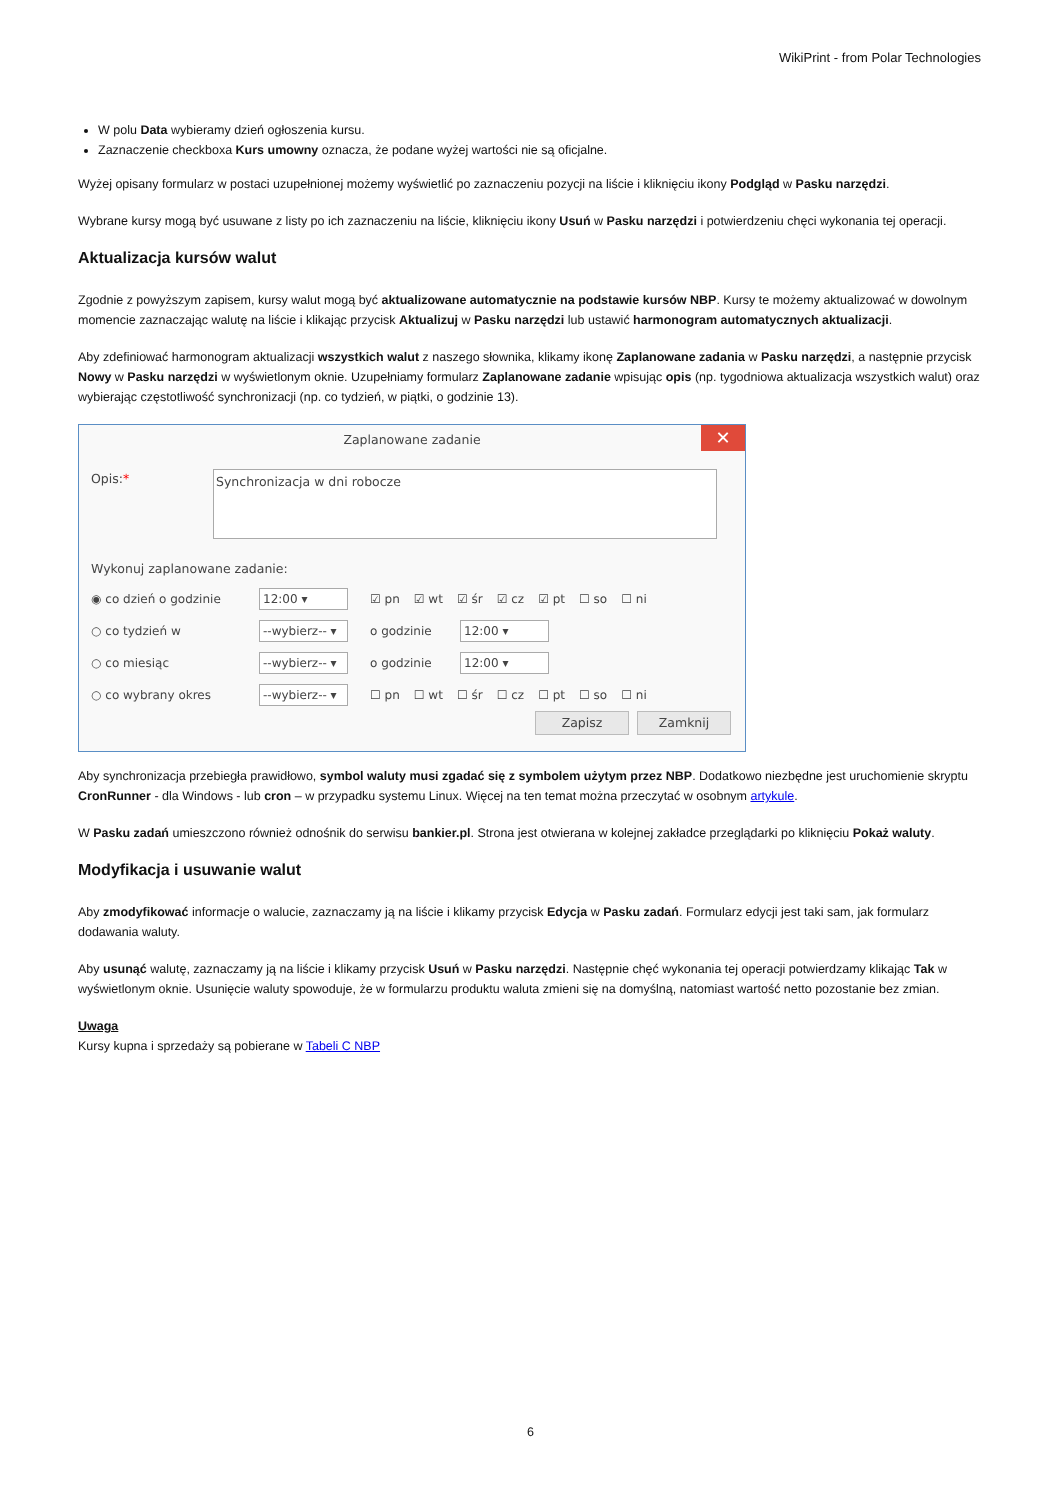WikiPrint - from Polar Technologies
W polu Data wybieramy dzień ogłoszenia kursu.
Zaznaczenie checkboxa Kurs umowny oznacza, że podane wyżej wartości nie są oficjalne.
Wyżej opisany formularz w postaci uzupełnionej możemy wyświetlić po zaznaczeniu pozycji na liście i kliknięciu ikony Podgląd w Pasku narzędzi.
Wybrane kursy mogą być usuwane z listy po ich zaznaczeniu na liście, kliknięciu ikony Usuń w Pasku narzędzi i potwierdzeniu chęci wykonania tej operacji.
Aktualizacja kursów walut
Zgodnie z powyższym zapisem, kursy walut mogą być aktualizowane automatycznie na podstawie kursów NBP. Kursy te możemy aktualizować w dowolnym momencie zaznaczając walutę na liście i klikając przycisk Aktualizuj w Pasku narzędzi lub ustawić harmonogram automatycznych aktualizacji.
Aby zdefiniować harmonogram aktualizacji wszystkich walut z naszego słownika, klikamy ikonę Zaplanowane zadania w Pasku narzędzi, a następnie przycisk Nowy w Pasku narzędzi w wyświetlonym oknie. Uzupełniamy formularz Zaplanowane zadanie wpisując opis (np. tygodniowa aktualizacja wszystkich walut) oraz wybierając częstotliwość synchronizacji (np. co tydzień, w piątki, o godzinie 13).
Zaplanowane zadanie ✕
Opis:*
Synchronizacja w dni robocze
Wykonuj zaplanowane zadanie:
◉ co dzień o godzinie 12:00 ▾ ☑ pn ☑ wt ☑ śr ☑ cz ☑ pt ☐ so ☐ ni
○ co tydzień w --wybierz-- ▾ o godzinie 12:00 ▾
○ co miesiąc --wybierz-- ▾ o godzinie 12:00 ▾
○ co wybrany okres --wybierz-- ▾ ☐ pn ☐ wt ☐ śr ☐ cz ☐ pt ☐ so ☐ ni
Zapisz Zamknij
Aby synchronizacja przebiegła prawidłowo, symbol waluty musi zgadać się z symbolem użytym przez NBP. Dodatkowo niezbędne jest uruchomienie skryptu CronRunner - dla Windows - lub cron – w przypadku systemu Linux. Więcej na ten temat można przeczytać w osobnym artykule.
W Pasku zadań umieszczono również odnośnik do serwisu bankier.pl. Strona jest otwierana w kolejnej zakładce przeglądarki po kliknięciu Pokaż waluty.
Modyfikacja i usuwanie walut
Aby zmodyfikować informacje o walucie, zaznaczamy ją na liście i klikamy przycisk Edycja w Pasku zadań. Formularz edycji jest taki sam, jak formularz dodawania waluty.
Aby usunąć walutę, zaznaczamy ją na liście i klikamy przycisk Usuń w Pasku narzędzi. Następnie chęć wykonania tej operacji potwierdzamy klikając Tak w wyświetlonym oknie. Usunięcie waluty spowoduje, że w formularzu produktu waluta zmieni się na domyślną, natomiast wartość netto pozostanie bez zmian.
Uwaga
Kursy kupna i sprzedaży są pobierane w Tabeli C NBP
6